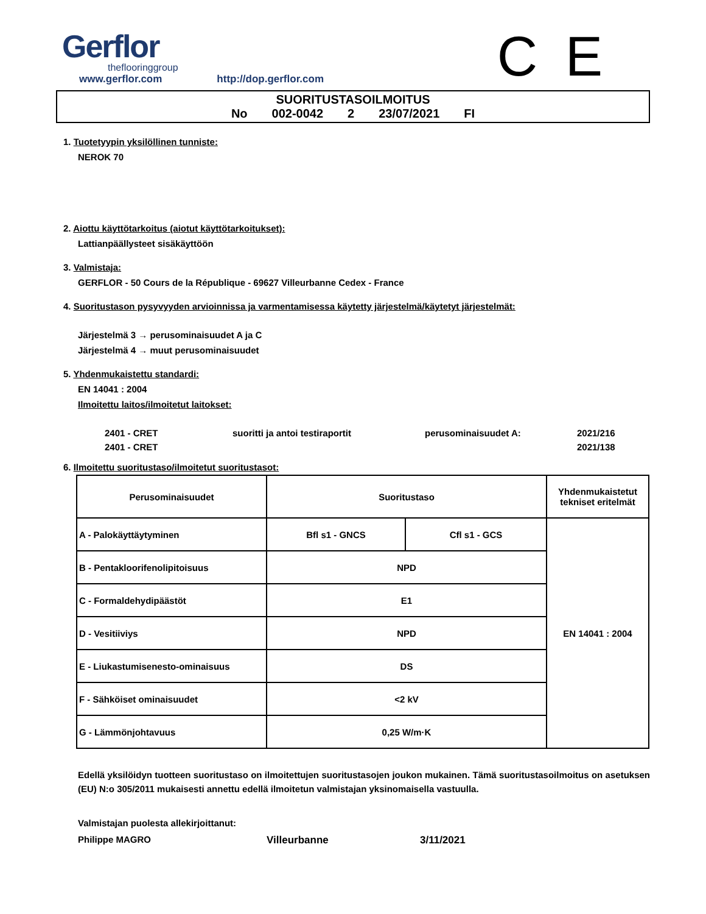Gerflor
theflooringgroup
C E
www.gerflor.com http://dop.gerflor.com
SUORITUSTASOILMOITUS
No 002-0042 2 23/07/2021 FI
1. Tuotetyypin yksilöllinen tunniste:
NEROK 70
2. Aiottu käyttötarkoitus (aiotut käyttötarkoitukset):
Lattianpäällysteet sisäkäyttöön
3. Valmistaja:
GERFLOR - 50 Cours de la République - 69627 Villeurbanne Cedex - France
4. Suoritustason pysyvyyden arvioinnissa ja varmentamisessa käytetty järjestelmä/käytetyt järjestelmät:
Järjestelmä 3 → perusominaisuudet A ja C
Järjestelmä 4 → muut perusominaisuudet
5. Yhdenmukaistettu standardi:
EN 14041 : 2004
Ilmoitettu laitos/ilmoitetut laitokset:
2401 - CRET suoritti ja antoi testiraportit perusominaisuudet A: 2021/216
2401 - CRET 2021/138
6. Ilmoitettu suoritustaso/ilmoitetut suoritustasot:
| Perusominaisuudet | Suoritustaso | | Yhdenmukaistetut tekniset eritelmät |
| --- | --- | --- | --- |
| A - Palokäyttäytyminen | Bfl s1 - GNCS | Cfl s1 - GCS | EN 14041 : 2004 |
| B - Pentakloorifenolipitoisuus | NPD | | |
| C - Formaldehydipäästöt | E1 | | |
| D - Vesitiiviys | NPD | | |
| E - Liukastumisenesto-ominaisuus | DS | | |
| F - Sähköiset ominaisuudet | <2 kV | | |
| G - Lämmönjohtavuus | 0,25 W/m·K | | |
Edellä yksilöidyn tuotteen suoritustaso on ilmoitettujen suoritustasojen joukon mukainen. Tämä suoritustasoilmoitus on asetuksen (EU) N:o 305/2011 mukaisesti annettu edellä ilmoitetun valmistajan yksinomaisella vastuulla.
Valmistajan puolesta allekirjoittanut:
Philippe MAGRO Villeurbanne 3/11/2021